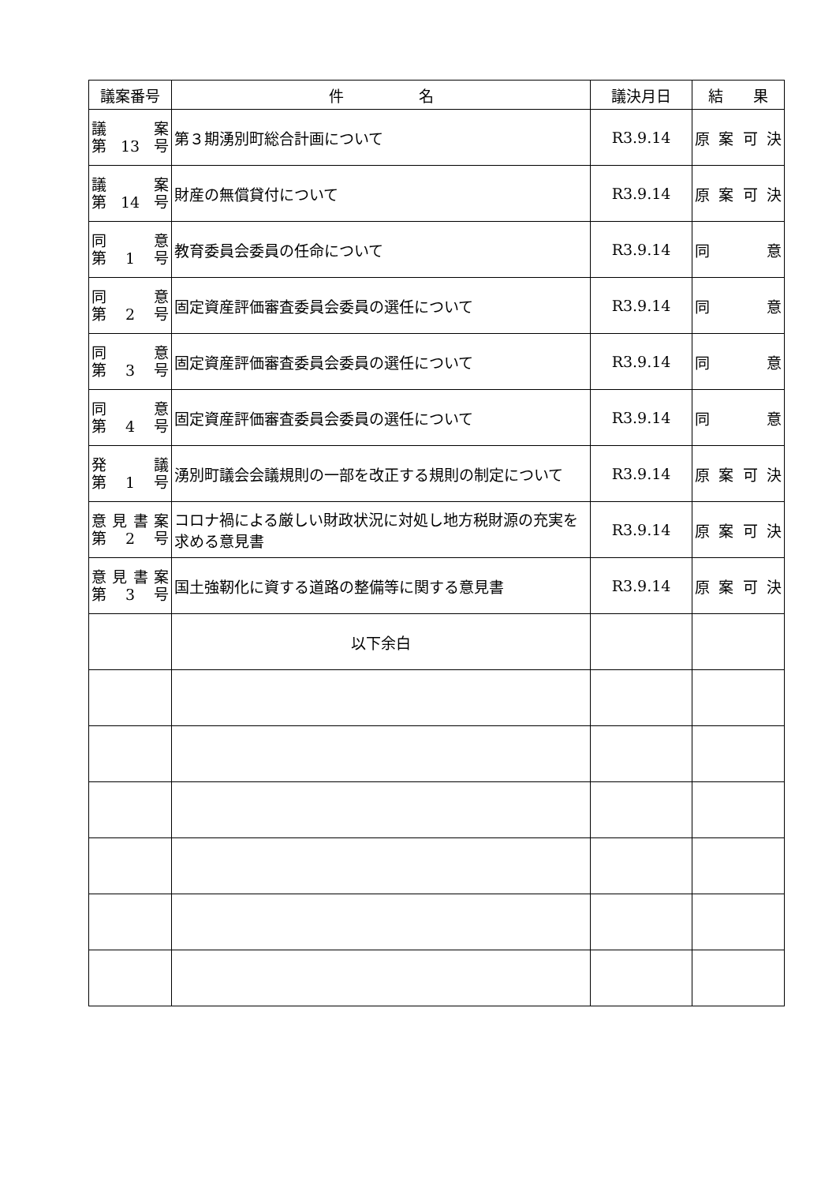| 議案番号 | 件 名 | 議決月日 | 結 果 |
| --- | --- | --- | --- |
| 議 案 第 13 号 | 第３期湧別町総合計画について | R3.9.14 | 原 案 可 決 |
| 議 案 第 14 号 | 財産の無償貸付について | R3.9.14 | 原 案 可 決 |
| 同 意 第 1 号 | 教育委員会委員の任命について | R3.9.14 | 同 意 |
| 同 意 第 2 号 | 固定資産評価審査委員会委員の選任について | R3.9.14 | 同 意 |
| 同 意 第 3 号 | 固定資産評価審査委員会委員の選任について | R3.9.14 | 同 意 |
| 同 意 第 4 号 | 固定資産評価審査委員会委員の選任について | R3.9.14 | 同 意 |
| 発 議 第 1 号 | 湧別町議会会議規則の一部を改正する規則の制定について | R3.9.14 | 原 案 可 決 |
| 意 見 書 案 第 2 号 | コロナ禍による厳しい財政状況に対処し地方税財源の充実を求める意見書 | R3.9.14 | 原 案 可 決 |
| 意 見 書 案 第 3 号 | 国土強靭化に資する道路の整備等に関する意見書 | R3.9.14 | 原 案 可 決 |
| | 以下余白 | | |